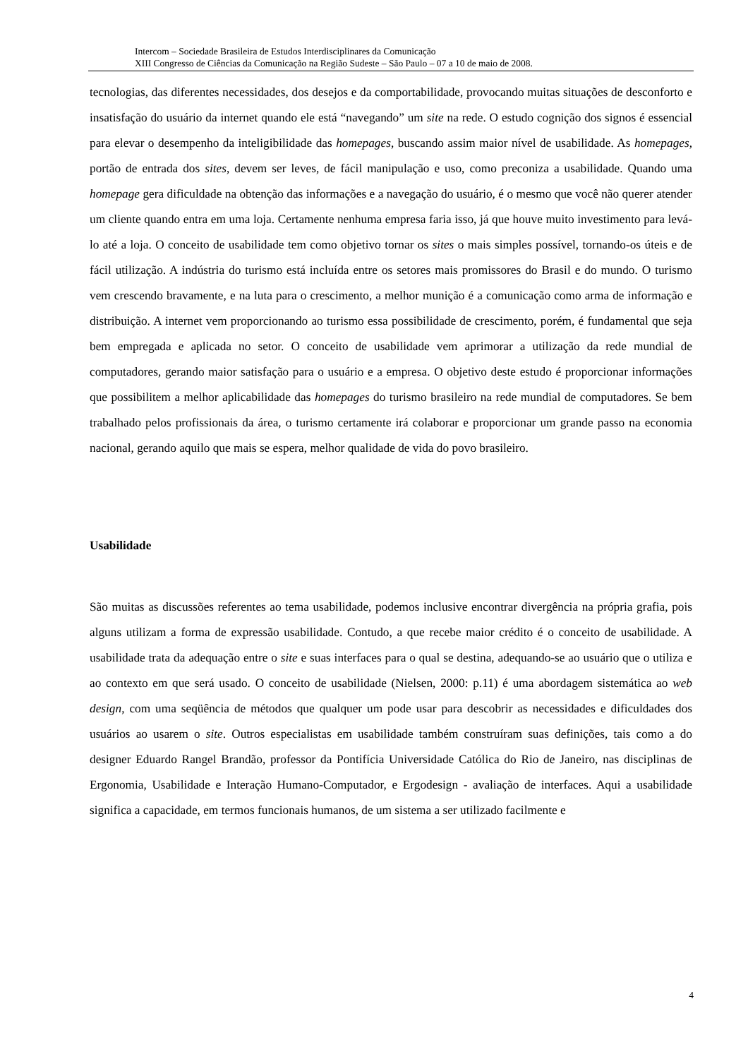Intercom – Sociedade Brasileira de Estudos Interdisciplinares da Comunicação
XIII Congresso de Ciências da Comunicação na Região Sudeste – São Paulo – 07 a 10 de maio de 2008.
tecnologias, das diferentes necessidades, dos desejos e da comportabilidade, provocando muitas situações de desconforto e insatisfação do usuário da internet quando ele está “navegando” um site na rede. O estudo cognição dos signos é essencial para elevar o desempenho da inteligibilidade das homepages, buscando assim maior nível de usabilidade. As homepages, portão de entrada dos sites, devem ser leves, de fácil manipulação e uso, como preconiza a usabilidade. Quando uma homepage gera dificuldade na obtenção das informações e a navegação do usuário, é o mesmo que você não querer atender um cliente quando entra em uma loja. Certamente nenhuma empresa faria isso, já que houve muito investimento para levá-lo até a loja. O conceito de usabilidade tem como objetivo tornar os sites o mais simples possível, tornando-os úteis e de fácil utilização. A indústria do turismo está incluída entre os setores mais promissores do Brasil e do mundo. O turismo vem crescendo bravamente, e na luta para o crescimento, a melhor munição é a comunicação como arma de informação e distribuição. A internet vem proporcionando ao turismo essa possibilidade de crescimento, porém, é fundamental que seja bem empregada e aplicada no setor. O conceito de usabilidade vem aprimorar a utilização da rede mundial de computadores, gerando maior satisfação para o usuário e a empresa. O objetivo deste estudo é proporcionar informações que possibilitem a melhor aplicabilidade das homepages do turismo brasileiro na rede mundial de computadores. Se bem trabalhado pelos profissionais da área, o turismo certamente irá colaborar e proporcionar um grande passo na economia nacional, gerando aquilo que mais se espera, melhor qualidade de vida do povo brasileiro.
Usabilidade
São muitas as discussões referentes ao tema usabilidade, podemos inclusive encontrar divergência na própria grafia, pois alguns utilizam a forma de expressão usabilidade. Contudo, a que recebe maior crédito é o conceito de usabilidade. A usabilidade trata da adequação entre o site e suas interfaces para o qual se destina, adequando-se ao usuário que o utiliza e ao contexto em que será usado. O conceito de usabilidade (Nielsen, 2000: p.11) é uma abordagem sistemática ao web design, com uma seqüência de métodos que qualquer um pode usar para descobrir as necessidades e dificuldades dos usuários ao usarem o site. Outros especialistas em usabilidade também construíram suas definições, tais como a do designer Eduardo Rangel Brandão, professor da Pontifícia Universidade Católica do Rio de Janeiro, nas disciplinas de Ergonomia, Usabilidade e Interação Humano-Computador, e Ergodesign - avaliação de interfaces. Aqui a usabilidade significa a capacidade, em termos funcionais humanos, de um sistema a ser utilizado facilmente e
4